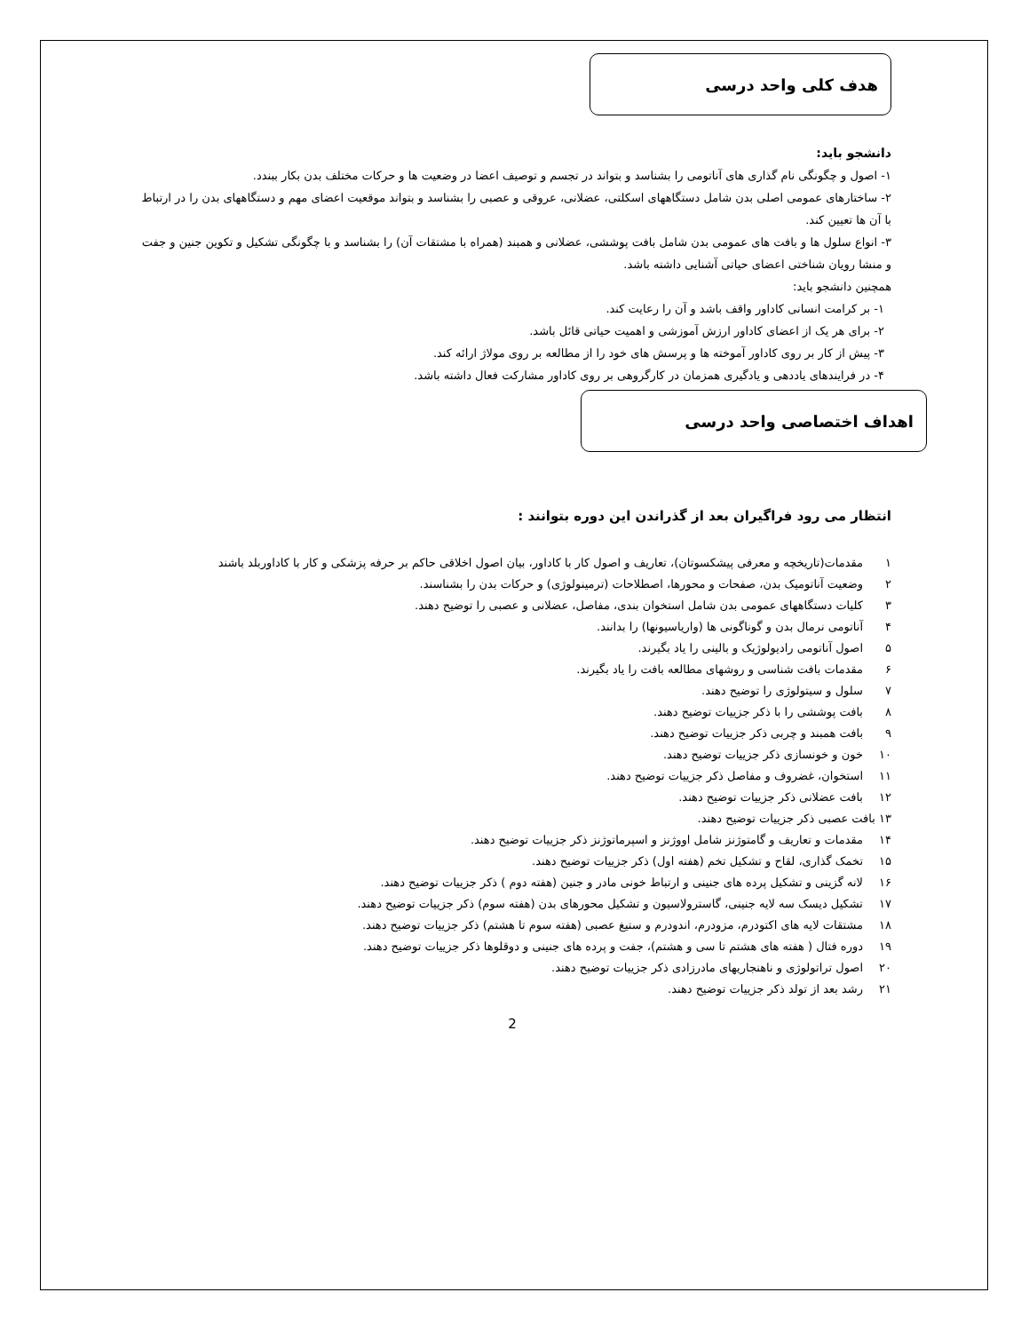هدف کلی واحد درسی
دانشجو باید:
۱- اصول و چگونگی نام گذاری های آناتومی را بشناسد و بتواند در تجسم و توصیف اعضا در وضعیت ها و حرکات مختلف بدن بکار ببندد.
۲- ساختارهای عمومی اصلی بدن شامل دستگاههای اسکلتی، عضلانی، عروقی و عصبی را بشناسد و بتواند موقعیت اعضای مهم و دستگاههای بدن را در ارتباط با آن ها تعیین کند.
۳- انواع سلول ها و بافت های عمومی بدن شامل بافت پوششی، عضلانی و همبند (همراه با مشتقات آن) را بشناسد و با چگونگی تشکیل و تکوین جنین و جفت و منشا رویان شناختی اعضای حیاتی آشنایی داشته باشد.
همچنین دانشجو باید:
۱- بر کرامت انسانی کاداور واقف باشد و آن را رعایت کند.
۲- برای هر یک از اعضای کاداور ارزش آموزشی و اهمیت حیاتی قائل باشد.
۳- پیش از کار بر روی کاداور آموخته ها و پرسش های خود را از مطالعه بر روی مولاژ ارائه کند.
۴- در فرایندهای یاددهی و یادگیری همزمان در کارگروهی بر روی کاداور مشارکت فعال داشته باشد.
اهداف اختصاصی واحد درسی
انتظار می رود فراگیران بعد از گذراندن این دوره بتوانند :
۱ مقدمات(تاریخچه و معرفی پیشکسوتان)، تعاریف و اصول کار با کاداور، بیان اصول اخلاقی حاکم بر حرفه پزشکی و کار با کاداوربلد باشند
۲ وضعیت آناتومیک بدن، صفحات و محورها، اصطلاحات (ترمینولوژی) و حرکات بدن را بشناسند.
۳ کلیات دستگاههای عمومی بدن شامل استخوان بندی، مفاصل، عضلانی و عصبی را توضیح دهند.
۴ آناتومی نرمال بدن و گوناگونی ها (واریاسیونها) را بدانند.
۵ اصول آناتومی رادیولوژیک و بالینی را یاد بگیرند.
۶ مقدمات بافت شناسی و روشهای مطالعه بافت را یاد بگیرند.
۷ سلول و سیتولوژی را توضیح دهند.
۸ بافت پوششی را با ذکر جزییات توضیح دهند.
۹ بافت همبند و چربی ذکر جزییات توضیح دهند.
۱۰ خون و خونسازی ذکر جزییات توضیح دهند.
۱۱ استخوان، غضروف و مفاصل ذکر جزییات توضیح دهند.
۱۲ بافت عضلانی ذکر جزییات توضیح دهند.
۱۳ بافت عصبی ذکر جزییات توضیح دهند.
۱۴ مقدمات و تعاریف و گامتوژنز شامل اووژنز و اسپرماتوژنز ذکر جزییات توضیح دهند.
۱۵ تخمک گذاری، لقاح و تشکیل تخم (هفته اول) ذکر جزییات توضیح دهند.
۱۶ لانه گزینی و تشکیل پرده های جنینی و ارتباط خونی مادر و جنین (هفته دوم ) ذکر جزییات توضیح دهند.
۱۷ تشکیل دیسک سه لایه جنینی، گاسترولاسیون و تشکیل محورهای بدن (هفته سوم) ذکر جزییات توضیح دهند.
۱۸ مشتقات لایه های اکتودرم، مزودرم، اندودرم و ستیغ عصبی (هفته سوم تا هشتم) ذکر جزییات توضیح دهند.
۱۹ دوره فتال ( هفته های هشتم تا سی و هشتم)، جفت و پرده های جنینی و دوقلوها ذکر جزییات توضیح دهند.
۲۰ اصول تراتولوژی و ناهنجاریهای مادرزادی ذکر جزییات توضیح دهند.
۲۱ رشد بعد از تولد ذکر جزییات توضیح دهند.
2